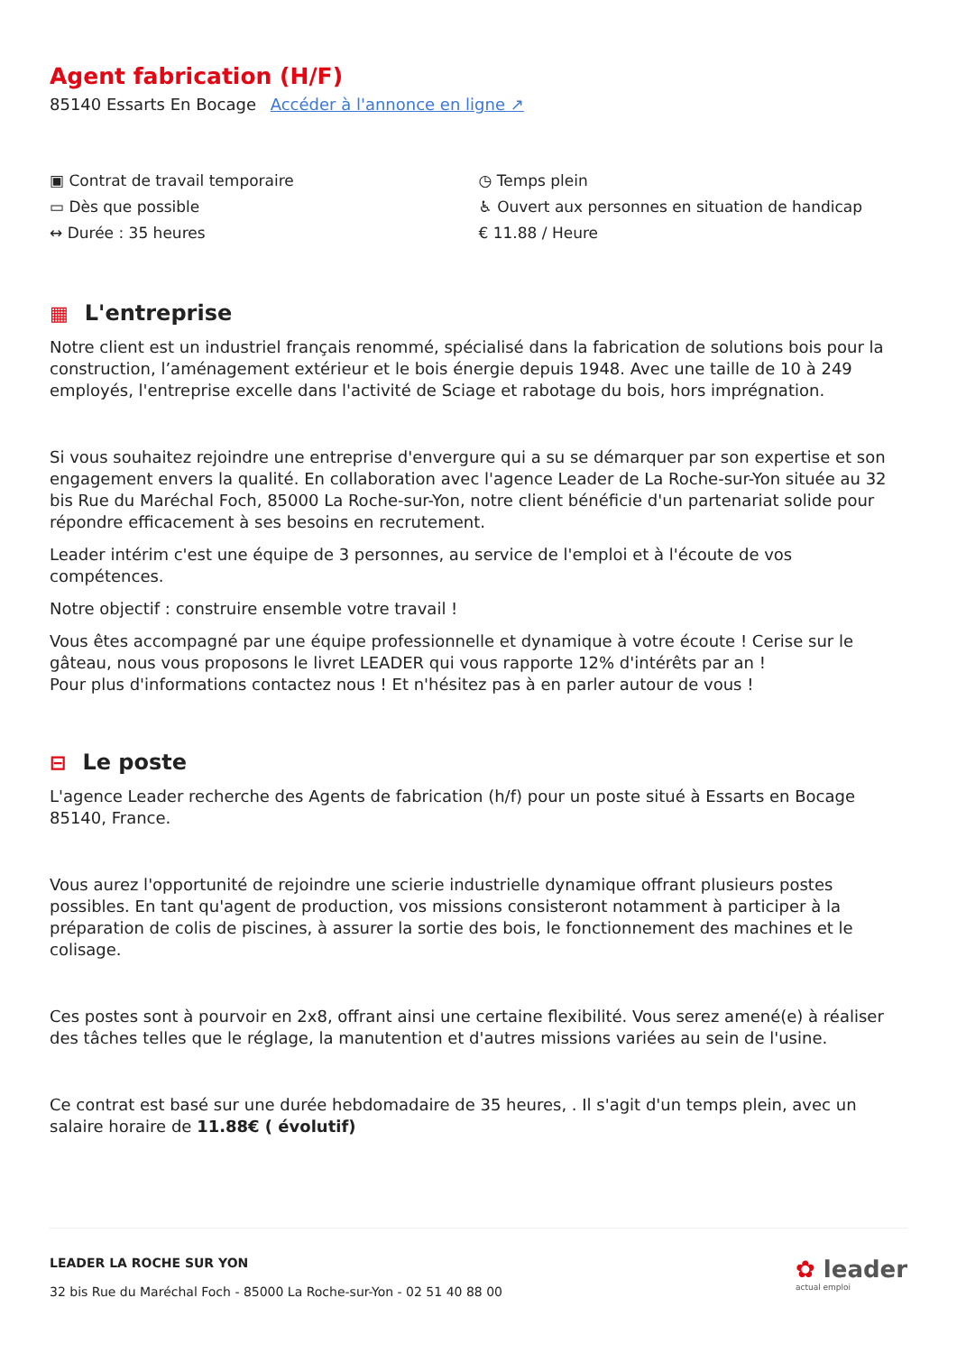Agent fabrication (H/F)
85140 Essarts En Bocage Accéder à l'annonce en ligne ↗
▣ Contrat de travail temporaire
▭ Dès que possible
↔ Durée : 35 heures
◷ Temps plein
♿ Ouvert aux personnes en situation de handicap
€ 11.88 / Heure
▦ L'entreprise
Notre client est un industriel français renommé, spécialisé dans la fabrication de solutions bois pour la construction, l’aménagement extérieur et le bois énergie depuis 1948. Avec une taille de 10 à 249 employés, l'entreprise excelle dans l'activité de Sciage et rabotage du bois, hors imprégnation.
Si vous souhaitez rejoindre une entreprise d'envergure qui a su se démarquer par son expertise et son engagement envers la qualité. En collaboration avec l'agence Leader de La Roche-sur-Yon située au 32 bis Rue du Maréchal Foch, 85000 La Roche-sur-Yon, notre client bénéficie d'un partenariat solide pour répondre efficacement à ses besoins en recrutement.
Leader intérim c'est une équipe de 3 personnes, au service de l'emploi et à l'écoute de vos compétences.
Notre objectif : construire ensemble votre travail !
Vous êtes accompagné par une équipe professionnelle et dynamique à votre écoute ! Cerise sur le gâteau, nous vous proposons le livret LEADER qui vous rapporte 12% d'intérêts par an !
Pour plus d'informations contactez nous ! Et n'hésitez pas à en parler autour de vous !
⊟ Le poste
L'agence Leader recherche des Agents de fabrication (h/f) pour un poste situé à Essarts en Bocage 85140, France.
Vous aurez l'opportunité de rejoindre une scierie industrielle dynamique offrant plusieurs postes possibles. En tant qu'agent de production, vos missions consisteront notamment à participer à la préparation de colis de piscines, à assurer la sortie des bois, le fonctionnement des machines et le colisage.
Ces postes sont à pourvoir en 2x8, offrant ainsi une certaine flexibilité. Vous serez amené(e) à réaliser des tâches telles que le réglage, la manutention et d'autres missions variées au sein de l'usine.
Ce contrat est basé sur une durée hebdomadaire de 35 heures, . Il s'agit d'un temps plein, avec un salaire horaire de 11.88€ ( évolutif)
LEADER LA ROCHE SUR YON
32 bis Rue du Maréchal Foch - 85000 La Roche-sur-Yon - 02 51 40 88 00
✿ leader
actual emploi